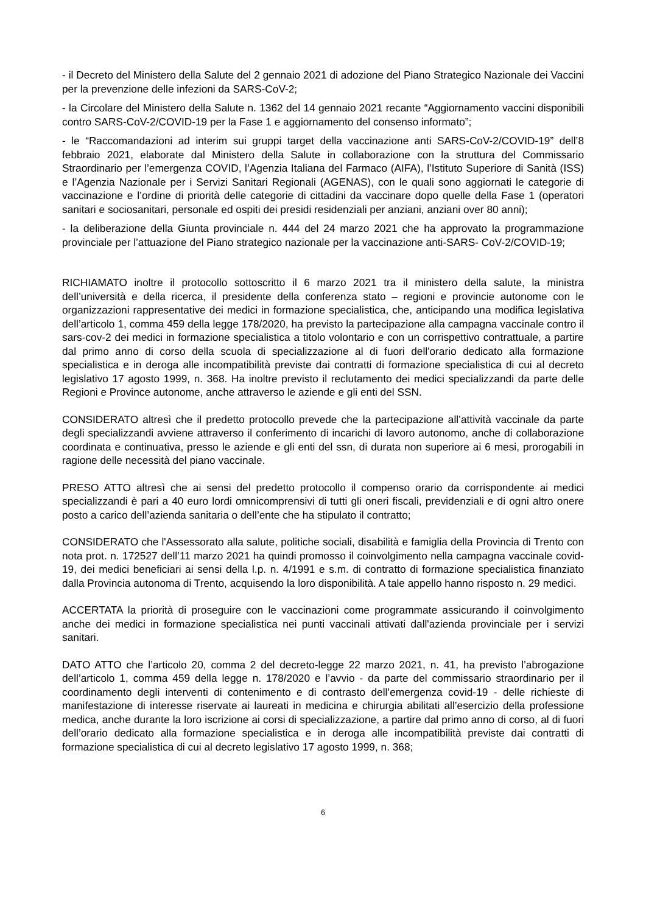- il Decreto del Ministero della Salute del 2 gennaio 2021 di adozione del Piano Strategico Nazionale dei Vaccini per la prevenzione delle infezioni da SARS-CoV-2;
- la Circolare del Ministero della Salute n. 1362 del 14 gennaio 2021 recante “Aggiornamento vaccini disponibili contro SARS-CoV-2/COVID-19 per la Fase 1 e aggiornamento del consenso informato”;
- le “Raccomandazioni ad interim sui gruppi target della vaccinazione anti SARS-CoV-2/COVID-19” dell’8 febbraio 2021, elaborate dal Ministero della Salute in collaborazione con la struttura del Commissario Straordinario per l’emergenza COVID, l’Agenzia Italiana del Farmaco (AIFA), l’Istituto Superiore di Sanità (ISS) e l’Agenzia Nazionale per i Servizi Sanitari Regionali (AGENAS), con le quali sono aggiornati le categorie di vaccinazione e l’ordine di priorità delle categorie di cittadini da vaccinare dopo quelle della Fase 1 (operatori sanitari e sociosanitari, personale ed ospiti dei presidi residenziali per anziani, anziani over 80 anni);
- la deliberazione della Giunta provinciale n. 444 del 24 marzo 2021 che ha approvato la programmazione provinciale per l’attuazione del Piano strategico nazionale per la vaccinazione anti-SARS- CoV-2/COVID-19;
RICHIAMATO inoltre il protocollo sottoscritto il 6 marzo 2021 tra il ministero della salute, la ministra dell’università e della ricerca, il presidente della conferenza stato – regioni e provincie autonome con le organizzazioni rappresentative dei medici in formazione specialistica, che, anticipando una modifica legislativa dell’articolo 1, comma 459 della legge 178/2020, ha previsto la partecipazione alla campagna vaccinale contro il sars-cov-2 dei medici in formazione specialistica a titolo volontario e con un corrispettivo contrattuale, a partire dal primo anno di corso della scuola di specializzazione al di fuori dell'orario dedicato alla formazione specialistica e in deroga alle incompatibilità previste dai contratti di formazione specialistica di cui al decreto legislativo 17 agosto 1999, n. 368. Ha inoltre previsto il reclutamento dei medici specializzandi da parte delle Regioni e Province autonome, anche attraverso le aziende e gli enti del SSN.
CONSIDERATO altresì che il predetto protocollo prevede che la partecipazione all’attività vaccinale da parte degli specializzandi avviene attraverso il conferimento di incarichi di lavoro autonomo, anche di collaborazione coordinata e continuativa, presso le aziende e gli enti del ssn, di durata non superiore ai 6 mesi, prorogabili in ragione delle necessità del piano vaccinale.
PRESO ATTO altresì che ai sensi del predetto protocollo il compenso orario da corrispondente ai medici specializzandi è pari a 40 euro lordi omnicomprensivi di tutti gli oneri fiscali, previdenziali e di ogni altro onere posto a carico dell’azienda sanitaria o dell’ente che ha stipulato il contratto;
CONSIDERATO che l'Assessorato alla salute, politiche sociali, disabilità e famiglia della Provincia di Trento con nota prot. n. 172527 dell’11 marzo 2021 ha quindi promosso il coinvolgimento nella campagna vaccinale covid-19, dei medici beneficiari ai sensi della l.p. n. 4/1991 e s.m. di contratto di formazione specialistica finanziato dalla Provincia autonoma di Trento, acquisendo la loro disponibilità. A tale appello hanno risposto n. 29 medici.
ACCERTATA la priorità di proseguire con le vaccinazioni come programmate assicurando il coinvolgimento anche dei medici in formazione specialistica nei punti vaccinali attivati dall'azienda provinciale per i servizi sanitari.
DATO ATTO che l’articolo 20, comma 2 del decreto-legge 22 marzo 2021, n. 41, ha previsto l’abrogazione dell’articolo 1, comma 459 della legge n. 178/2020 e l’avvio - da parte del commissario straordinario per il coordinamento degli interventi di contenimento e di contrasto dell’emergenza covid-19 - delle richieste di manifestazione di interesse riservate ai laureati in medicina e chirurgia abilitati all’esercizio della professione medica, anche durante la loro iscrizione ai corsi di specializzazione, a partire dal primo anno di corso, al di fuori dell’orario dedicato alla formazione specialistica e in deroga alle incompatibilità previste dai contratti di formazione specialistica di cui al decreto legislativo 17 agosto 1999, n. 368;
6